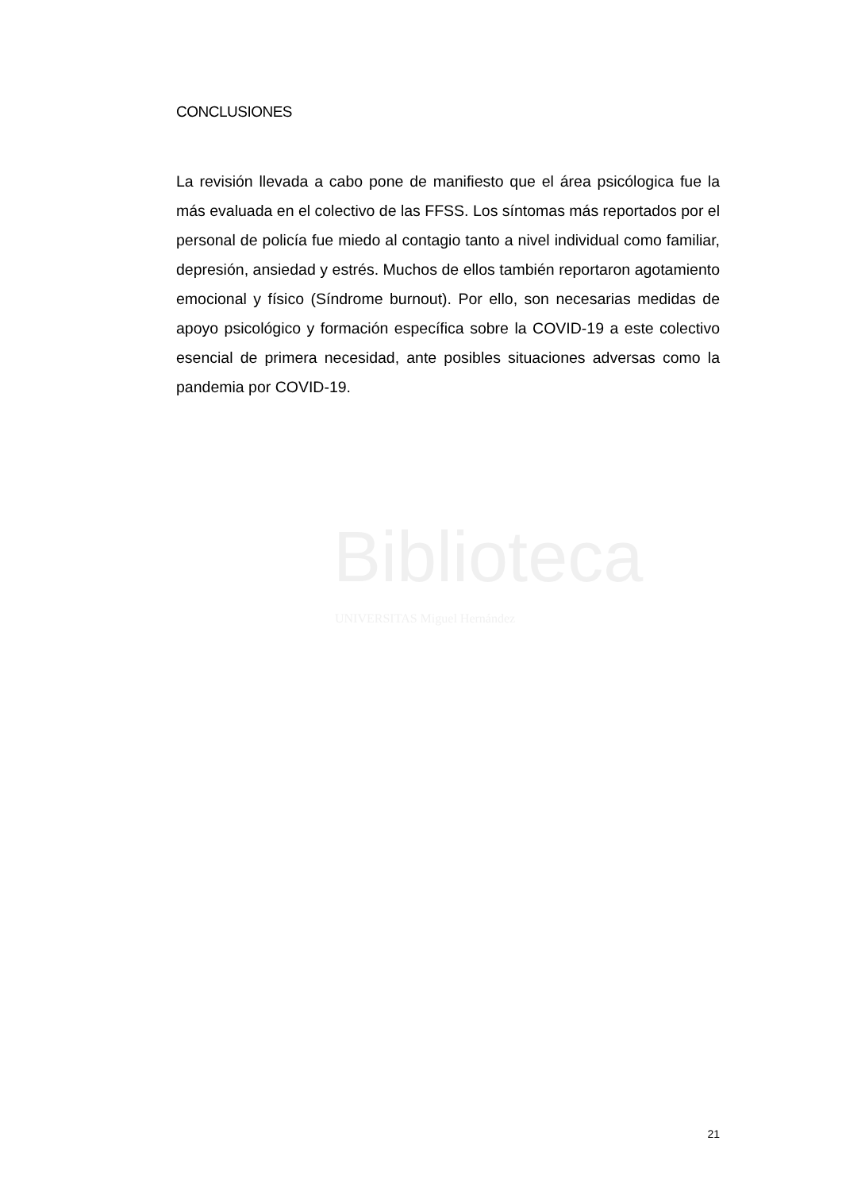CONCLUSIONES
La revisión llevada a cabo pone de manifiesto que el área psicólogica fue la más evaluada en el colectivo de las FFSS. Los síntomas más reportados por el personal de policía fue miedo al contagio tanto a nivel individual como familiar, depresión, ansiedad y estrés. Muchos de ellos también reportaron agotamiento emocional y físico (Síndrome burnout). Por ello, son necesarias medidas de apoyo psicológico y formación específica sobre la COVID-19 a este colectivo esencial de primera necesidad, ante posibles situaciones adversas como la pandemia por COVID-19.
Biblioteca
UNIVERSITAS Miguel Hernández
21